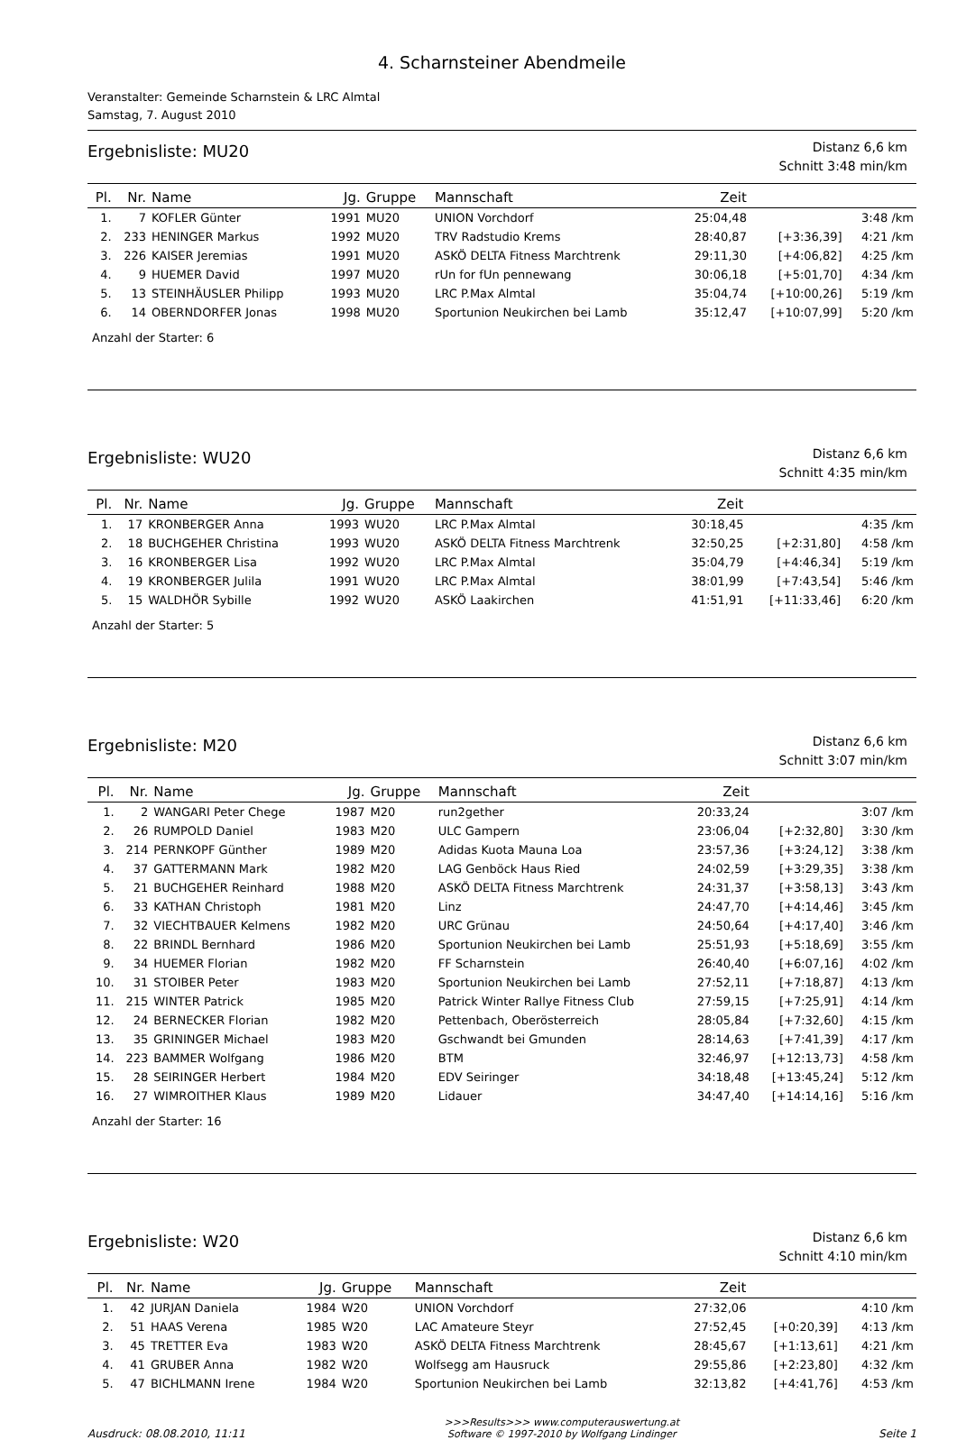4. Scharnsteiner Abendmeile
Veranstalter: Gemeinde Scharnstein & LRC Almtal
Samstag, 7. August 2010
Ergebnisliste: MU20
Distanz 6,6 km
Schnitt 3:48 min/km
| Pl. | Nr. | Name | Jg. | Gruppe | Mannschaft | Zeit | | |
| --- | --- | --- | --- | --- | --- | --- | --- | --- |
| 1. | 7 | KOFLER Günter | 1991 | MU20 | UNION Vorchdorf | 25:04,48 | | 3:48 /km |
| 2. | 233 | HENINGER Markus | 1992 | MU20 | TRV Radstudio Krems | 28:40,87 | [+3:36,39] | 4:21 /km |
| 3. | 226 | KAISER Jeremias | 1991 | MU20 | ASKÖ DELTA Fitness Marchtrenk | 29:11,30 | [+4:06,82] | 4:25 /km |
| 4. | 9 | HUEMER David | 1997 | MU20 | rUn for fUn pennewang | 30:06,18 | [+5:01,70] | 4:34 /km |
| 5. | 13 | STEINHÄUSLER Philipp | 1993 | MU20 | LRC P.Max Almtal | 35:04,74 | [+10:00,26] | 5:19 /km |
| 6. | 14 | OBERNDORFER Jonas | 1998 | MU20 | Sportunion Neukirchen bei Lamb | 35:12,47 | [+10:07,99] | 5:20 /km |
Anzahl der Starter: 6
Ergebnisliste: WU20
Distanz 6,6 km
Schnitt 4:35 min/km
| Pl. | Nr. | Name | Jg. | Gruppe | Mannschaft | Zeit | | |
| --- | --- | --- | --- | --- | --- | --- | --- | --- |
| 1. | 17 | KRONBERGER Anna | 1993 | WU20 | LRC P.Max Almtal | 30:18,45 | | 4:35 /km |
| 2. | 18 | BUCHGEHER Christina | 1993 | WU20 | ASKÖ DELTA Fitness Marchtrenk | 32:50,25 | [+2:31,80] | 4:58 /km |
| 3. | 16 | KRONBERGER Lisa | 1992 | WU20 | LRC P.Max Almtal | 35:04,79 | [+4:46,34] | 5:19 /km |
| 4. | 19 | KRONBERGER Julila | 1991 | WU20 | LRC P.Max Almtal | 38:01,99 | [+7:43,54] | 5:46 /km |
| 5. | 15 | WALDHÖR Sybille | 1992 | WU20 | ASKÖ Laakirchen | 41:51,91 | [+11:33,46] | 6:20 /km |
Anzahl der Starter: 5
Ergebnisliste: M20
Distanz 6,6 km
Schnitt 3:07 min/km
| Pl. | Nr. | Name | Jg. | Gruppe | Mannschaft | Zeit | | |
| --- | --- | --- | --- | --- | --- | --- | --- | --- |
| 1. | 2 | WANGARI Peter Chege | 1987 | M20 | run2gether | 20:33,24 | | 3:07 /km |
| 2. | 26 | RUMPOLD Daniel | 1983 | M20 | ULC Gampern | 23:06,04 | [+2:32,80] | 3:30 /km |
| 3. | 214 | PERNKOPF Günther | 1989 | M20 | Adidas Kuota Mauna Loa | 23:57,36 | [+3:24,12] | 3:38 /km |
| 4. | 37 | GATTERMANN Mark | 1982 | M20 | LAG Genböck Haus Ried | 24:02,59 | [+3:29,35] | 3:38 /km |
| 5. | 21 | BUCHGEHER Reinhard | 1988 | M20 | ASKÖ DELTA Fitness Marchtrenk | 24:31,37 | [+3:58,13] | 3:43 /km |
| 6. | 33 | KATHAN Christoph | 1981 | M20 | Linz | 24:47,70 | [+4:14,46] | 3:45 /km |
| 7. | 32 | VIECHTBAUER Kelmens | 1982 | M20 | URC Grünau | 24:50,64 | [+4:17,40] | 3:46 /km |
| 8. | 22 | BRINDL Bernhard | 1986 | M20 | Sportunion Neukirchen bei Lamb | 25:51,93 | [+5:18,69] | 3:55 /km |
| 9. | 34 | HUEMER Florian | 1982 | M20 | FF Scharnstein | 26:40,40 | [+6:07,16] | 4:02 /km |
| 10. | 31 | STOIBER Peter | 1983 | M20 | Sportunion Neukirchen bei Lamb | 27:52,11 | [+7:18,87] | 4:13 /km |
| 11. | 215 | WINTER Patrick | 1985 | M20 | Patrick Winter Rallye Fitness Club | 27:59,15 | [+7:25,91] | 4:14 /km |
| 12. | 24 | BERNECKER Florian | 1982 | M20 | Pettenbach, Oberösterreich | 28:05,84 | [+7:32,60] | 4:15 /km |
| 13. | 35 | GRININGER Michael | 1983 | M20 | Gschwandt bei Gmunden | 28:14,63 | [+7:41,39] | 4:17 /km |
| 14. | 223 | BAMMER Wolfgang | 1986 | M20 | BTM | 32:46,97 | [+12:13,73] | 4:58 /km |
| 15. | 28 | SEIRINGER Herbert | 1984 | M20 | EDV Seiringer | 34:18,48 | [+13:45,24] | 5:12 /km |
| 16. | 27 | WIMROITHER Klaus | 1989 | M20 | Lidauer | 34:47,40 | [+14:14,16] | 5:16 /km |
Anzahl der Starter: 16
Ergebnisliste: W20
Distanz 6,6 km
Schnitt 4:10 min/km
| Pl. | Nr. | Name | Jg. | Gruppe | Mannschaft | Zeit | | |
| --- | --- | --- | --- | --- | --- | --- | --- | --- |
| 1. | 42 | JURJAN Daniela | 1984 | W20 | UNION Vorchdorf | 27:32,06 | | 4:10 /km |
| 2. | 51 | HAAS Verena | 1985 | W20 | LAC Amateure Steyr | 27:52,45 | [+0:20,39] | 4:13 /km |
| 3. | 45 | TRETTER Eva | 1983 | W20 | ASKÖ DELTA Fitness Marchtrenk | 28:45,67 | [+1:13,61] | 4:21 /km |
| 4. | 41 | GRUBER Anna | 1982 | W20 | Wolfsegg am Hausruck | 29:55,86 | [+2:23,80] | 4:32 /km |
| 5. | 47 | BICHLMANN Irene | 1984 | W20 | Sportunion Neukirchen bei Lamb | 32:13,82 | [+4:41,76] | 4:53 /km |
Ausdruck: 08.08.2010, 11:11
>>>Results>>> www.computerauswertung.at
Software © 1997-2010 by Wolfgang Lindinger
Seite 1